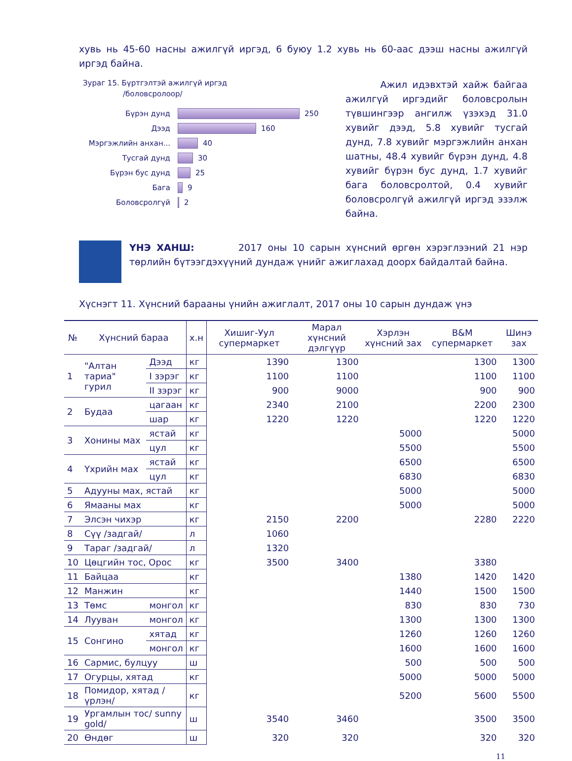хувь нь 45-60 насны ажилгүй иргэд, 6 буюу 1.2 хувь нь 60-аас дээш насны ажилгүй иргэд байна.
Зураг 15. Бүртгэлтэй ажилгүй иргэд
/боловсролоор/
Бүрэн дунд 250
Дээд 160
Мэргэжлийн анхан... 40
Тусгай дунд 30
Бүрэн бус дунд 25
Бага 9
Боловсролгүй 2
Ажил идэвхтэй хайж байгаа ажилгүй иргэдийг боловсролын түвшингээр ангилж үзэхэд 31.0 хувийг дээд, 5.8 хувийг тусгай дунд, 7.8 хувийг мэргэжлийн анхан шатны, 48.4 хувийг бүрэн дунд, 4.8 хувийг бүрэн бус дунд, 1.7 хувийг бага боловсролтой, 0.4 хувийг боловсролгүй ажилгүй иргэд эзэлж байна.
ҮНЭ ХАНШ: 2017 оны 10 сарын хүнсний өргөн хэрэглээний 21 нэр төрлийн бүтээгдэхүүний дундаж үнийг ажиглахад доорх байдалтай байна.
Хүснэгт 11. Хүнсний барааны үнийн ажиглалт, 2017 оны 10 сарын дундаж үнэ
| № | Хүнсний бараа | | х.н | Хишиг-Уул супермаркет | Марал хүнсний дэлгүүр | Хэрлэн хүнсний зах | B&M супермаркет | Шинэ зах |
| --- | --- | --- | --- | --- | --- | --- | --- | --- |
| 1 | "Алтан тариа" гурил | Дээд | кг | 1390 | 1300 | | 1300 | 1300 |
| | | I зэрэг | кг | 1100 | 1100 | | 1100 | 1100 |
| | | II зэрэг | кг | 900 | 9000 | | 900 | 900 |
| 2 | Будаа | цагаан | кг | 2340 | 2100 | | 2200 | 2300 |
| | | шар | кг | 1220 | 1220 | | 1220 | 1220 |
| 3 | Хонины мах | ястай | кг | | | 5000 | | 5000 |
| | | цул | кг | | | 5500 | | 5500 |
| 4 | Үхрийн мах | ястай | кг | | | 6500 | | 6500 |
| | | цул | кг | | | 6830 | | 6830 |
| 5 | Адууны мах, ястай | | кг | | | 5000 | | 5000 |
| 6 | Ямааны мах | | кг | | | 5000 | | 5000 |
| 7 | Элсэн чихэр | | кг | 2150 | 2200 | | 2280 | 2220 |
| 8 | Сүү /задгай/ | | л | 1060 | | | | |
| 9 | Тараг /задгай/ | | л | 1320 | | | | |
| 10 | Цөцгийн тос, Орос | | кг | 3500 | 3400 | | 3380 | |
| 11 | Байцаа | | кг | | | 1380 | 1420 | 1420 |
| 12 | Манжин | | кг | | | 1440 | 1500 | 1500 |
| 13 | Төмс | монгол | кг | | | 830 | 830 | 730 |
| 14 | Лууван | монгол | кг | | | 1300 | 1300 | 1300 |
| 15 | Сонгино | хятад | кг | | | 1260 | 1260 | 1260 |
| | | монгол | кг | | | 1600 | 1600 | 1600 |
| 16 | Сармис, булцуу | | ш | | | 500 | 500 | 500 |
| 17 | Огурцы, хятад | | кг | | | 5000 | 5000 | 5000 |
| 18 | Помидор, хятад /үрлэн/ | | кг | | | 5200 | 5600 | 5500 |
| 19 | Ургамлын тос/ sunny gold/ | | ш | 3540 | 3460 | | 3500 | 3500 |
| 20 | Өндөг | | ш | 320 | 320 | | 320 | 320 |
11